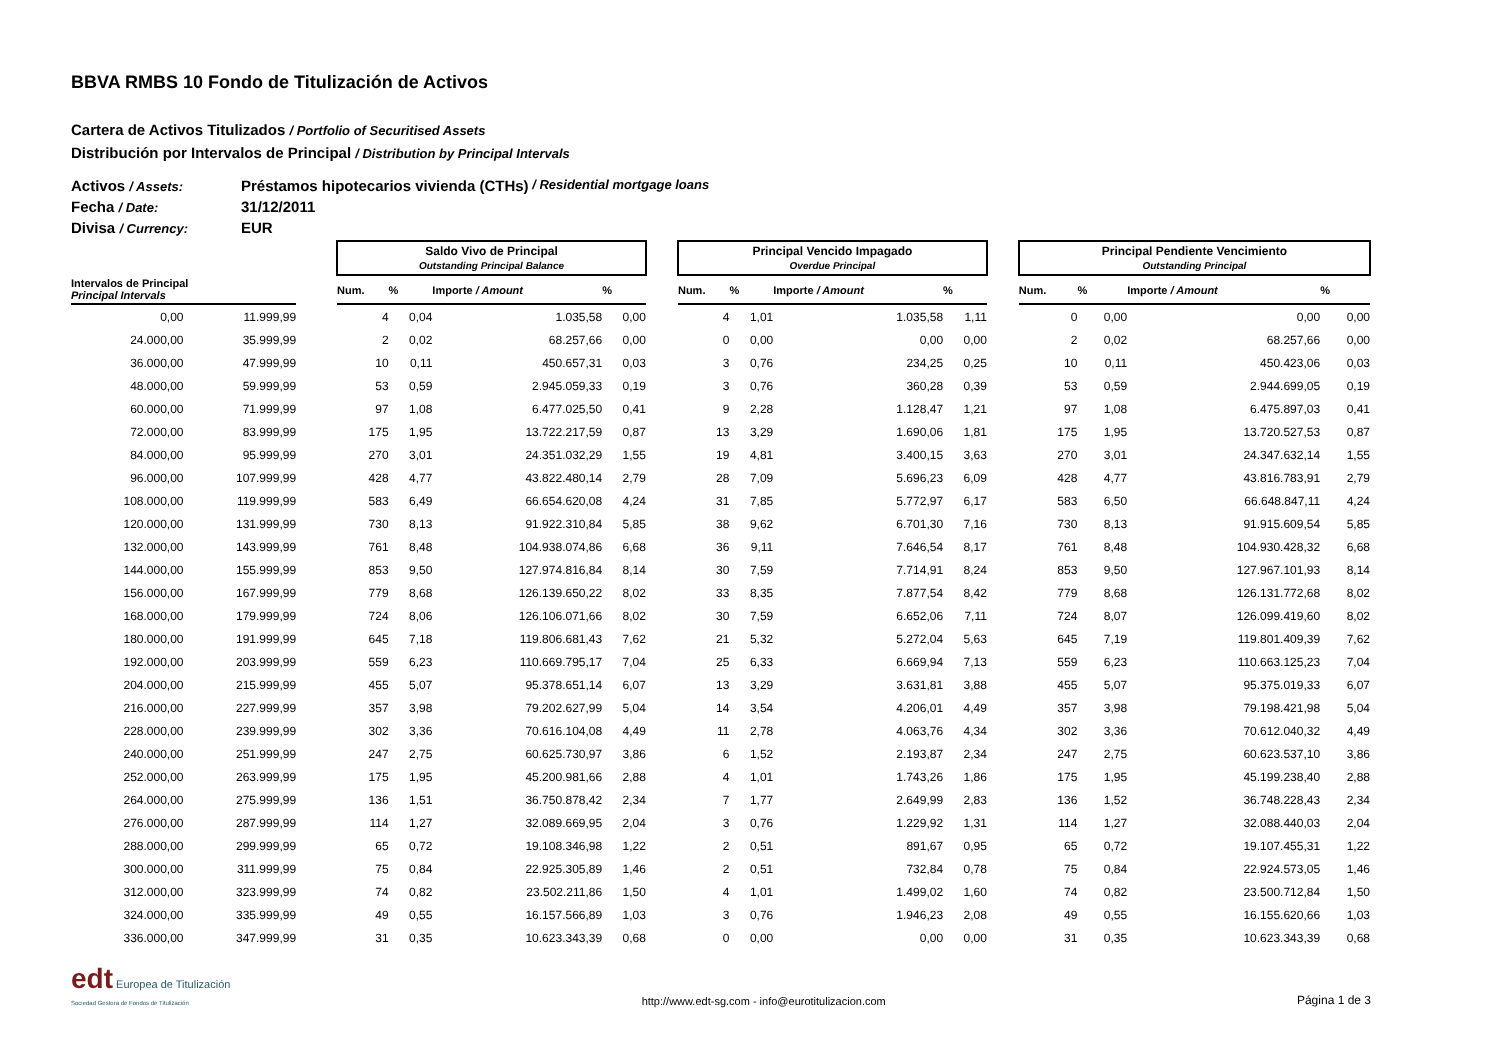BBVA RMBS 10 Fondo de Titulización de Activos
Cartera de Activos Titulizados / Portfolio of Securitised Assets
Distribución por Intervalos de Principal / Distribution by Principal Intervals
Activos / Assets: Préstamos hipotecarios vivienda (CTHs) / Residential mortgage loans
Fecha / Date: 31/12/2011
Divisa / Currency: EUR
| | | | Saldo Vivo de Principal Outstanding Principal Balance | | | | | Principal Vencido Impagado Overdue Principal | | | | | Principal Pendiente Vencimiento Outstanding Principal | | | |
| --- | --- | --- | --- | --- | --- | --- | --- | --- | --- | --- | --- | --- | --- | --- | --- | --- |
| Intervalos de Principal Principal Intervals | | | Num. | % | Importe / Amount | % | | Num. | % | Importe / Amount | % | | Num. | % | Importe / Amount | % |
| 0,00 | 11.999,99 | | 4 | 0,04 | 1.035,58 | 0,00 | | 4 | 1,01 | 1.035,58 | 1,11 | | 0 | 0,00 | 0,00 | 0,00 |
| 24.000,00 | 35.999,99 | | 2 | 0,02 | 68.257,66 | 0,00 | | 0 | 0,00 | 0,00 | 0,00 | | 2 | 0,02 | 68.257,66 | 0,00 |
| 36.000,00 | 47.999,99 | | 10 | 0,11 | 450.657,31 | 0,03 | | 3 | 0,76 | 234,25 | 0,25 | | 10 | 0,11 | 450.423,06 | 0,03 |
| 48.000,00 | 59.999,99 | | 53 | 0,59 | 2.945.059,33 | 0,19 | | 3 | 0,76 | 360,28 | 0,39 | | 53 | 0,59 | 2.944.699,05 | 0,19 |
| 60.000,00 | 71.999,99 | | 97 | 1,08 | 6.477.025,50 | 0,41 | | 9 | 2,28 | 1.128,47 | 1,21 | | 97 | 1,08 | 6.475.897,03 | 0,41 |
| 72.000,00 | 83.999,99 | | 175 | 1,95 | 13.722.217,59 | 0,87 | | 13 | 3,29 | 1.690,06 | 1,81 | | 175 | 1,95 | 13.720.527,53 | 0,87 |
| 84.000,00 | 95.999,99 | | 270 | 3,01 | 24.351.032,29 | 1,55 | | 19 | 4,81 | 3.400,15 | 3,63 | | 270 | 3,01 | 24.347.632,14 | 1,55 |
| 96.000,00 | 107.999,99 | | 428 | 4,77 | 43.822.480,14 | 2,79 | | 28 | 7,09 | 5.696,23 | 6,09 | | 428 | 4,77 | 43.816.783,91 | 2,79 |
| 108.000,00 | 119.999,99 | | 583 | 6,49 | 66.654.620,08 | 4,24 | | 31 | 7,85 | 5.772,97 | 6,17 | | 583 | 6,50 | 66.648.847,11 | 4,24 |
| 120.000,00 | 131.999,99 | | 730 | 8,13 | 91.922.310,84 | 5,85 | | 38 | 9,62 | 6.701,30 | 7,16 | | 730 | 8,13 | 91.915.609,54 | 5,85 |
| 132.000,00 | 143.999,99 | | 761 | 8,48 | 104.938.074,86 | 6,68 | | 36 | 9,11 | 7.646,54 | 8,17 | | 761 | 8,48 | 104.930.428,32 | 6,68 |
| 144.000,00 | 155.999,99 | | 853 | 9,50 | 127.974.816,84 | 8,14 | | 30 | 7,59 | 7.714,91 | 8,24 | | 853 | 9,50 | 127.967.101,93 | 8,14 |
| 156.000,00 | 167.999,99 | | 779 | 8,68 | 126.139.650,22 | 8,02 | | 33 | 8,35 | 7.877,54 | 8,42 | | 779 | 8,68 | 126.131.772,68 | 8,02 |
| 168.000,00 | 179.999,99 | | 724 | 8,06 | 126.106.071,66 | 8,02 | | 30 | 7,59 | 6.652,06 | 7,11 | | 724 | 8,07 | 126.099.419,60 | 8,02 |
| 180.000,00 | 191.999,99 | | 645 | 7,18 | 119.806.681,43 | 7,62 | | 21 | 5,32 | 5.272,04 | 5,63 | | 645 | 7,19 | 119.801.409,39 | 7,62 |
| 192.000,00 | 203.999,99 | | 559 | 6,23 | 110.669.795,17 | 7,04 | | 25 | 6,33 | 6.669,94 | 7,13 | | 559 | 6,23 | 110.663.125,23 | 7,04 |
| 204.000,00 | 215.999,99 | | 455 | 5,07 | 95.378.651,14 | 6,07 | | 13 | 3,29 | 3.631,81 | 3,88 | | 455 | 5,07 | 95.375.019,33 | 6,07 |
| 216.000,00 | 227.999,99 | | 357 | 3,98 | 79.202.627,99 | 5,04 | | 14 | 3,54 | 4.206,01 | 4,49 | | 357 | 3,98 | 79.198.421,98 | 5,04 |
| 228.000,00 | 239.999,99 | | 302 | 3,36 | 70.616.104,08 | 4,49 | | 11 | 2,78 | 4.063,76 | 4,34 | | 302 | 3,36 | 70.612.040,32 | 4,49 |
| 240.000,00 | 251.999,99 | | 247 | 2,75 | 60.625.730,97 | 3,86 | | 6 | 1,52 | 2.193,87 | 2,34 | | 247 | 2,75 | 60.623.537,10 | 3,86 |
| 252.000,00 | 263.999,99 | | 175 | 1,95 | 45.200.981,66 | 2,88 | | 4 | 1,01 | 1.743,26 | 1,86 | | 175 | 1,95 | 45.199.238,40 | 2,88 |
| 264.000,00 | 275.999,99 | | 136 | 1,51 | 36.750.878,42 | 2,34 | | 7 | 1,77 | 2.649,99 | 2,83 | | 136 | 1,52 | 36.748.228,43 | 2,34 |
| 276.000,00 | 287.999,99 | | 114 | 1,27 | 32.089.669,95 | 2,04 | | 3 | 0,76 | 1.229,92 | 1,31 | | 114 | 1,27 | 32.088.440,03 | 2,04 |
| 288.000,00 | 299.999,99 | | 65 | 0,72 | 19.108.346,98 | 1,22 | | 2 | 0,51 | 891,67 | 0,95 | | 65 | 0,72 | 19.107.455,31 | 1,22 |
| 300.000,00 | 311.999,99 | | 75 | 0,84 | 22.925.305,89 | 1,46 | | 2 | 0,51 | 732,84 | 0,78 | | 75 | 0,84 | 22.924.573,05 | 1,46 |
| 312.000,00 | 323.999,99 | | 74 | 0,82 | 23.502.211,86 | 1,50 | | 4 | 1,01 | 1.499,02 | 1,60 | | 74 | 0,82 | 23.500.712,84 | 1,50 |
| 324.000,00 | 335.999,99 | | 49 | 0,55 | 16.157.566,89 | 1,03 | | 3 | 0,76 | 1.946,23 | 2,08 | | 49 | 0,55 | 16.155.620,66 | 1,03 |
| 336.000,00 | 347.999,99 | | 31 | 0,35 | 10.623.343,39 | 0,68 | | 0 | 0,00 | 0,00 | 0,00 | | 31 | 0,35 | 10.623.343,39 | 0,68 |
edt Europea de Titulización
Sociedad Gestora de Fondos de Titulización
http://www.edt-sg.com - info@eurotitulizacion.com
Página 1 de 3